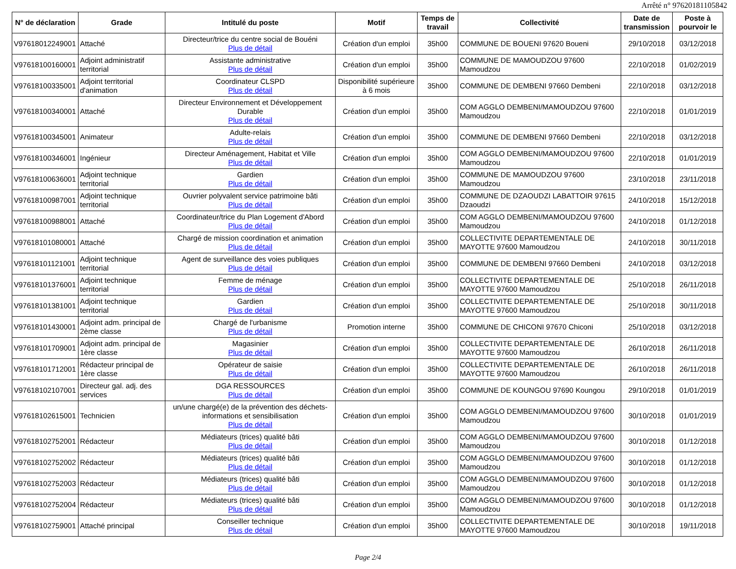Arrêté n° 97620181105842
| N° de déclaration | Grade | Intitulé du poste | Motif | Temps de travail | Collectivité | Date de transmission | Poste à pourvoir le |
| --- | --- | --- | --- | --- | --- | --- | --- |
| V97618012249001 | Attaché | Directeur/trice du centre social de Bouéni Plus de détail | Création d'un emploi | 35h00 | COMMUNE DE BOUENI 97620 Boueni | 29/10/2018 | 03/12/2018 |
| V97618100160001 | Adjoint administratif territorial | Assistante administrative Plus de détail | Création d'un emploi | 35h00 | COMMUNE DE MAMOUDZOU 97600 Mamoudzou | 22/10/2018 | 01/02/2019 |
| V97618100335001 | Adjoint territorial d'animation | Coordinateur CLSPD Plus de détail | Disponibilité supérieure à 6 mois | 35h00 | COMMUNE DE DEMBENI 97660 Dembeni | 22/10/2018 | 03/12/2018 |
| V97618100340001 | Attaché | Directeur Environnement et Développement Durable Plus de détail | Création d'un emploi | 35h00 | COM AGGLO DEMBENI/MAMOUDZOU 97600 Mamoudzou | 22/10/2018 | 01/01/2019 |
| V97618100345001 | Animateur | Adulte-relais Plus de détail | Création d'un emploi | 35h00 | COMMUNE DE DEMBENI 97660 Dembeni | 22/10/2018 | 03/12/2018 |
| V97618100346001 | Ingénieur | Directeur Aménagement, Habitat et Ville Plus de détail | Création d'un emploi | 35h00 | COM AGGLO DEMBENI/MAMOUDZOU 97600 Mamoudzou | 22/10/2018 | 01/01/2019 |
| V97618100636001 | Adjoint technique territorial | Gardien Plus de détail | Création d'un emploi | 35h00 | COMMUNE DE MAMOUDZOU 97600 Mamoudzou | 23/10/2018 | 23/11/2018 |
| V97618100987001 | Adjoint technique territorial | Ouvrier polyvalent service patrimoine bâti Plus de détail | Création d'un emploi | 35h00 | COMMUNE DE DZAOUDZI LABATTOIR 97615 Dzaoudzi | 24/10/2018 | 15/12/2018 |
| V97618100988001 | Attaché | Coordinateur/trice du Plan Logement d'Abord Plus de détail | Création d'un emploi | 35h00 | COM AGGLO DEMBENI/MAMOUDZOU 97600 Mamoudzou | 24/10/2018 | 01/12/2018 |
| V97618101080001 | Attaché | Chargé de mission coordination et animation Plus de détail | Création d'un emploi | 35h00 | COLLECTIVITE DEPARTEMENTALE DE MAYOTTE 97600 Mamoudzou | 24/10/2018 | 30/11/2018 |
| V97618101121001 | Adjoint technique territorial | Agent de surveillance des voies publiques Plus de détail | Création d'un emploi | 35h00 | COMMUNE DE DEMBENI 97660 Dembeni | 24/10/2018 | 03/12/2018 |
| V97618101376001 | Adjoint technique territorial | Femme de ménage Plus de détail | Création d'un emploi | 35h00 | COLLECTIVITE DEPARTEMENTALE DE MAYOTTE 97600 Mamoudzou | 25/10/2018 | 26/11/2018 |
| V97618101381001 | Adjoint technique territorial | Gardien Plus de détail | Création d'un emploi | 35h00 | COLLECTIVITE DEPARTEMENTALE DE MAYOTTE 97600 Mamoudzou | 25/10/2018 | 30/11/2018 |
| V97618101430001 | Adjoint adm. principal de 2ème classe | Chargé de l'urbanisme Plus de détail | Promotion interne | 35h00 | COMMUNE DE CHICONI 97670 Chiconi | 25/10/2018 | 03/12/2018 |
| V97618101709001 | Adjoint adm. principal de 1ère classe | Magasinier Plus de détail | Création d'un emploi | 35h00 | COLLECTIVITE DEPARTEMENTALE DE MAYOTTE 97600 Mamoudzou | 26/10/2018 | 26/11/2018 |
| V97618101712001 | Rédacteur principal de 1ère classe | Opérateur de saisie Plus de détail | Création d'un emploi | 35h00 | COLLECTIVITE DEPARTEMENTALE DE MAYOTTE 97600 Mamoudzou | 26/10/2018 | 26/11/2018 |
| V97618102107001 | Directeur gal. adj. des services | DGA RESSOURCES Plus de détail | Création d'un emploi | 35h00 | COMMUNE DE KOUNGOU 97690 Koungou | 29/10/2018 | 01/01/2019 |
| V97618102615001 | Technicien | un/une chargé(e) de la prévention des déchets-informations et sensibilisation Plus de détail | Création d'un emploi | 35h00 | COM AGGLO DEMBENI/MAMOUDZOU 97600 Mamoudzou | 30/10/2018 | 01/01/2019 |
| V97618102752001 | Rédacteur | Médiateurs (trices) qualité bâti Plus de détail | Création d'un emploi | 35h00 | COM AGGLO DEMBENI/MAMOUDZOU 97600 Mamoudzou | 30/10/2018 | 01/12/2018 |
| V97618102752002 | Rédacteur | Médiateurs (trices) qualité bâti Plus de détail | Création d'un emploi | 35h00 | COM AGGLO DEMBENI/MAMOUDZOU 97600 Mamoudzou | 30/10/2018 | 01/12/2018 |
| V97618102752003 | Rédacteur | Médiateurs (trices) qualité bâti Plus de détail | Création d'un emploi | 35h00 | COM AGGLO DEMBENI/MAMOUDZOU 97600 Mamoudzou | 30/10/2018 | 01/12/2018 |
| V97618102752004 | Rédacteur | Médiateurs (trices) qualité bâti Plus de détail | Création d'un emploi | 35h00 | COM AGGLO DEMBENI/MAMOUDZOU 97600 Mamoudzou | 30/10/2018 | 01/12/2018 |
| V97618102759001 | Attaché principal | Conseiller technique Plus de détail | Création d'un emploi | 35h00 | COLLECTIVITE DEPARTEMENTALE DE MAYOTTE 97600 Mamoudzou | 30/10/2018 | 19/11/2018 |
Page 2/4